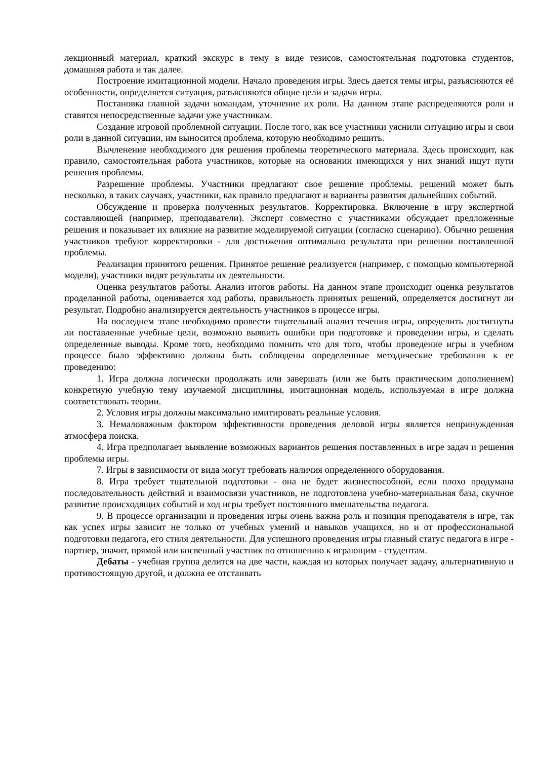лекционный материал, краткий экскурс в тему в виде тезисов, самостоятельная подготовка студентов, домашняя работа и так далее.
Построение имитационной модели. Начало проведения игры. Здесь дается темы игры, разъясняются её особенности, определяется ситуация, разъясняются общие цели и задачи игры.
Постановка главной задачи командам, уточнение их роли. На данном этапе распределяются роли и ставятся непосредственные задачи уже участникам.
Создание игровой проблемной ситуации. После того, как все участники уяснили ситуацию игры и свои роли в данной ситуации, им выносится проблема, которую необходимо решить.
Вычленение необходимого для решения проблемы теоретического материала. Здесь происходит, как правило, самостоятельная работа участников, которые на основании имеющихся у них знаний ищут пути решения проблемы.
Разрешение проблемы. Участники предлагают свое решение проблемы. решений может быть несколько, в таких случаях, участники, как правило предлагают и варианты развития дальнейших событий.
Обсуждение и проверка полученных результатов. Корректировка. Включение в игру экспертной составляющей (например, преподаватели). Эксперт совместно с участниками обсуждает предложенные решения и показывает их влияние на развитие моделируемой ситуации (согласно сценарию). Обычно решения участников требуют корректировки - для достижения оптимально результата при решении поставленной проблемы.
Реализация принятого решения. Принятое решение реализуется (например, с помощью компьютерной модели), участники видят результаты их деятельности.
Оценка результатов работы. Анализ итогов работы. На данном этапе происходит оценка результатов проделанной работы, оценивается ход работы, правильность принятых решений, определяется достигнут ли результат. Подробно анализируется деятельность участников в процессе игры.
На последнем этапе необходимо провести тщательный анализ течения игры, определить достигнуты ли поставленные учебные цели, возможно выявить ошибки при подготовке и проведении игры, и сделать определенные выводы. Кроме того, необходимо помнить что для того, чтобы проведение игры в учебном процессе было эффективно должны быть соблюдены определенные методические требования к ее проведению:
1. Игра должна логически продолжать или завершать (или же быть практическим дополнением) конкретную учебную тему изучаемой дисциплины, имитационная модель, используемая в игре должна соответствовать теории.
2. Условия игры должны максимально имитировать реальные условия.
3. Немаловажным фактором эффективности проведения деловой игры является непринужденная атмосфера поиска.
4. Игра предполагает выявление возможных вариантов решения поставленных в игре задач и решения проблемы игры.
7. Игры в зависимости от вида могут требовать наличия определенного оборудования.
8. Игра требует тщательной подготовки - она не будет жизнеспособной, если плохо продумана последовательность действий и взаимосвязи участников, не подготовлена учебно-материальная база, скучное развитие происходящих событий и ход игры требует постоянного вмешательства педагога.
9. В процессе организации и проведения игры очень важна роль и позиция преподавателя в игре, так как успех игры зависит не только от учебных умений и навыков учащихся, но и от профессиональной подготовки педагога, его стиля деятельности. Для успешного проведения игры главный статус педагога в игре - партнер, значит, прямой или косвенный участник по отношению к играющим - студентам.
Дебаты - учебная группа делится на две части, каждая из которых получает задачу, альтернативную и противостоящую другой, и должна ее отстаивать